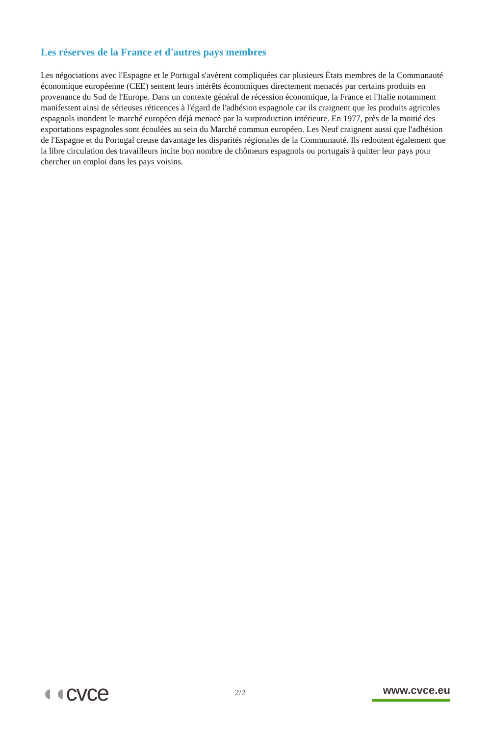Les réserves de la France et d'autres pays membres
Les négociations avec l'Espagne et le Portugal s'avèrent compliquées car plusieurs États membres de la Communauté économique européenne (CEE) sentent leurs intérêts économiques directement menacés par certains produits en provenance du Sud de l'Europe. Dans un contexte général de récession économique, la France et l'Italie notamment manifestent ainsi de sérieuses réticences à l'égard de l'adhésion espagnole car ils craignent que les produits agricoles espagnols inondent le marché européen déjà menacé par la surproduction intérieure. En 1977, près de la moitié des exportations espagnoles sont écoulées au sein du Marché commun européen. Les Neuf craignent aussi que l'adhésion de l'Espagne et du Portugal creuse davantage les disparités régionales de la Communauté. Ils redoutent également que la libre circulation des travailleurs incite bon nombre de chômeurs espagnols ou portugais à quitter leur pays pour chercher un emploi dans les pays voisins.
◖◖cvce
2/2
www.cvce.eu